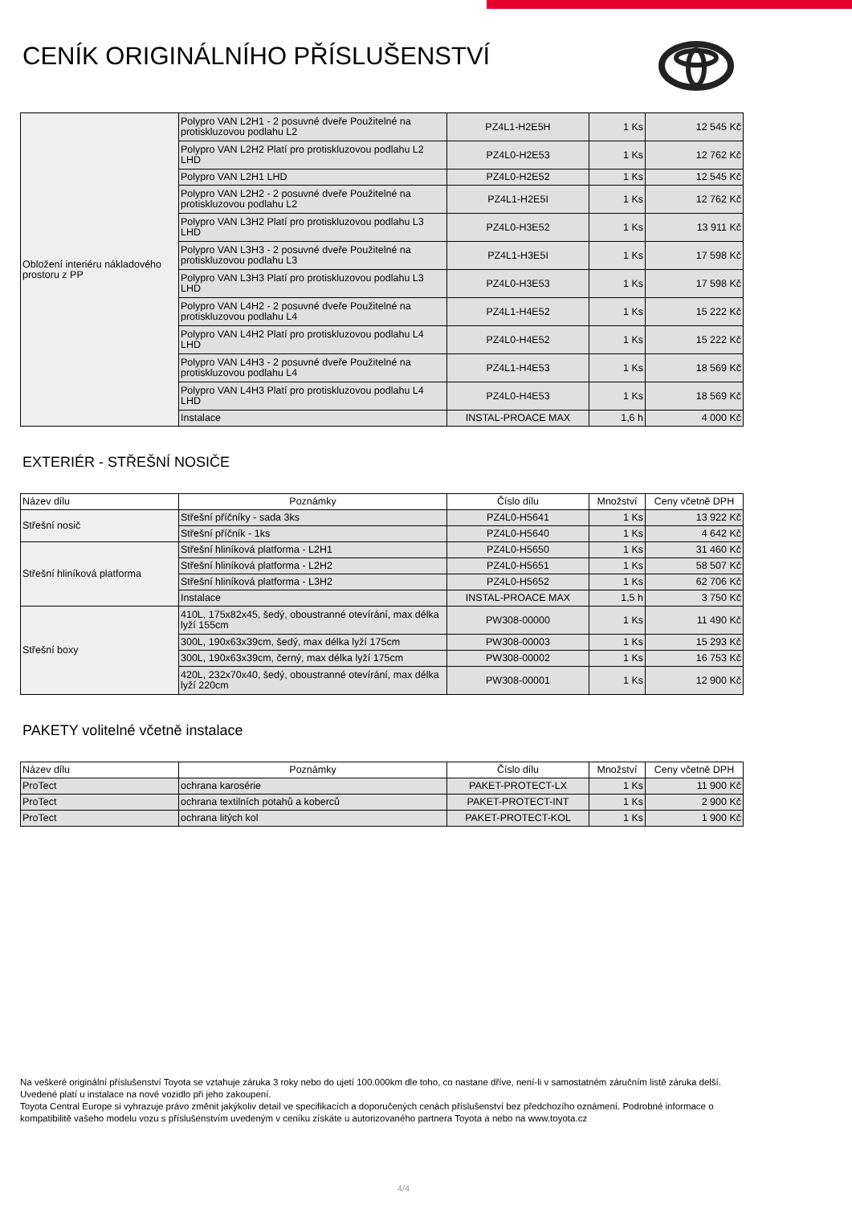CENÍK ORIGINÁLNÍHO PŘÍSLUŠENSTVÍ
| Obložení interiéru nákladového prostoru z PP | Polypro VAN L2H1 - 2 posuvné dveře Použitelné na protiskluzovou podlahu L2 | PZ4L1-H2E5H | 1 Ks | 12 545 Kč |
| | Polypro VAN L2H2 Platí pro protiskluzovou podlahu L2 LHD | PZ4L0-H2E53 | 1 Ks | 12 762 Kč |
| | Polypro VAN L2H1 LHD | PZ4L0-H2E52 | 1 Ks | 12 545 Kč |
| | Polypro VAN L2H2 - 2 posuvné dveře Použitelné na protiskluzovou podlahu L2 | PZ4L1-H2E5I | 1 Ks | 12 762 Kč |
| | Polypro VAN L3H2 Platí pro protiskluzovou podlahu L3 LHD | PZ4L0-H3E52 | 1 Ks | 13 911 Kč |
| | Polypro VAN L3H3 - 2 posuvné dveře Použitelné na protiskluzovou podlahu L3 | PZ4L1-H3E5I | 1 Ks | 17 598 Kč |
| | Polypro VAN L3H3 Platí pro protiskluzovou podlahu L3 LHD | PZ4L0-H3E53 | 1 Ks | 17 598 Kč |
| | Polypro VAN L4H2 - 2 posuvné dveře Použitelné na protiskluzovou podlahu L4 | PZ4L1-H4E52 | 1 Ks | 15 222 Kč |
| | Polypro VAN L4H2 Platí pro protiskluzovou podlahu L4 LHD | PZ4L0-H4E52 | 1 Ks | 15 222 Kč |
| | Polypro VAN L4H3 - 2 posuvné dveře Použitelné na protiskluzovou podlahu L4 | PZ4L1-H4E53 | 1 Ks | 18 569 Kč |
| | Polypro VAN L4H3 Platí pro protiskluzovou podlahu L4 LHD | PZ4L0-H4E53 | 1 Ks | 18 569 Kč |
| | Instalace | INSTAL-PROACE MAX | 1,6 h | 4 000 Kč |
EXTERIÉR - STŘEŠNÍ NOSIČE
| Název dílu | Poznámky | Číslo dílu | Množství | Ceny včetně DPH |
| --- | --- | --- | --- | --- |
| Střešní nosič | Střešní příčníky - sada 3ks | PZ4L0-H5641 | 1 Ks | 13 922 Kč |
| | Střešní příčník - 1ks | PZ4L0-H5640 | 1 Ks | 4 642 Kč |
| Střešní hliníková platforma | Střešní hliníková platforma - L2H1 | PZ4L0-H5650 | 1 Ks | 31 460 Kč |
| | Střešní hliníková platforma - L2H2 | PZ4L0-H5651 | 1 Ks | 58 507 Kč |
| | Střešní hliníková platforma - L3H2 | PZ4L0-H5652 | 1 Ks | 62 706 Kč |
| | Instalace | INSTAL-PROACE MAX | 1,5 h | 3 750 Kč |
| Střešní boxy | 410L, 175x82x45, šedý, oboustranné otevírání, max délka lyží 155cm | PW308-00000 | 1 Ks | 11 490 Kč |
| | 300L, 190x63x39cm, šedý, max délka lyží 175cm | PW308-00003 | 1 Ks | 15 293 Kč |
| | 300L, 190x63x39cm, černý, max délka lyží 175cm | PW308-00002 | 1 Ks | 16 753 Kč |
| | 420L, 232x70x40, šedý, oboustranné otevírání, max délka lyží 220cm | PW308-00001 | 1 Ks | 12 900 Kč |
PAKETY volitelné včetně instalace
| Název dílu | Poznámky | Číslo dílu | Množství | Ceny včetně DPH |
| --- | --- | --- | --- | --- |
| ProTect | ochrana karosérie | PAKET-PROTECT-LX | 1 Ks | 11 900 Kč |
| ProTect | ochrana textilních potahů a koberců | PAKET-PROTECT-INT | 1 Ks | 2 900 Kč |
| ProTect | ochrana litých kol | PAKET-PROTECT-KOL | 1 Ks | 1 900 Kč |
Na veškeré originální příslušenství Toyota se vztahuje záruka 3 roky nebo do ujetí 100.000km dle toho, co nastane dříve, není-li v samostatném záručním listě záruka delší. Uvedené platí u instalace na nové vozidlo při jeho zakoupení.
Toyota Central Europe si vyhrazuje právo změnit jakýkoliv detail ve specifikacích a doporučených cenách příslušenství bez předchozího oznámení. Podrobné informace o kompatibilitě vašeho modelu vozu s příslušenstvím uvedeným v ceníku získáte u autorizovaného partnera Toyota a nebo na www.toyota.cz
4/4